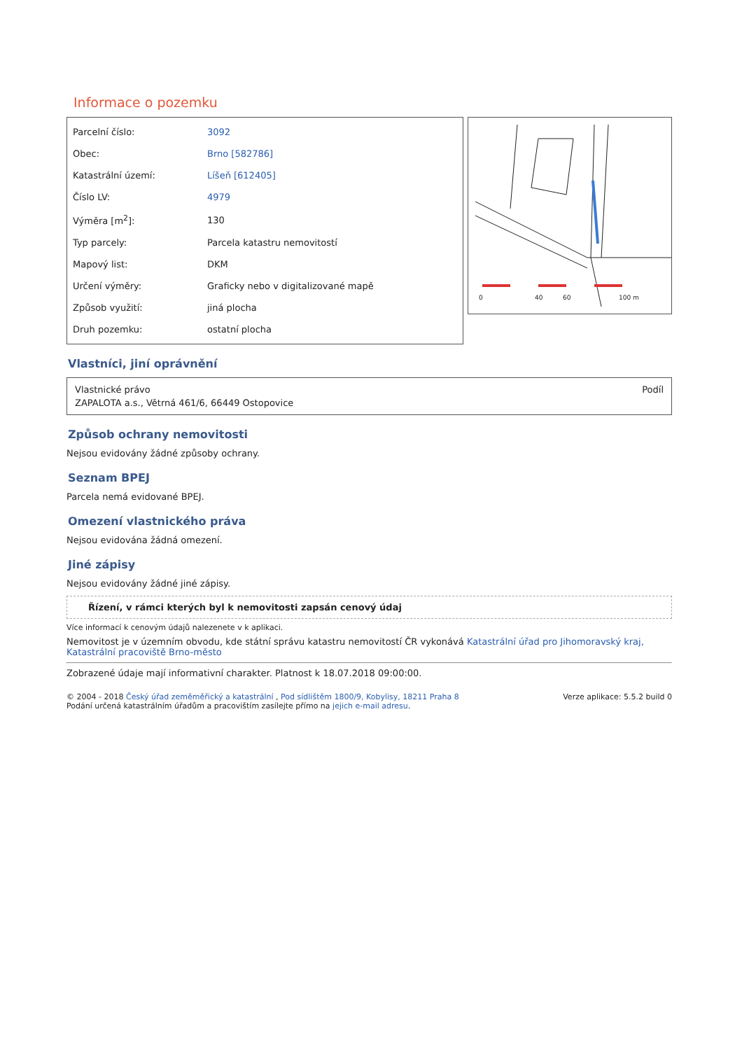Informace o pozemku
| Parcelní číslo: | 3092 |
| Obec: | Brno [582786] |
| Katastrální území: | Líšeň [612405] |
| Číslo LV: | 4979 |
| Výměra [m<sup>2</sup>]: | 130 |
| Typ parcely: | Parcela katastru nemovitostí |
| Mapový list: | DKM |
| Určení výměry: | Graficky nebo v digitalizované mapě |
| Způsob využití: | jiná plocha |
| Druh pozemku: | ostatní plocha |
0
40
60
100 m
Vlastníci, jiní oprávnění
| Vlastnické právo | Podíl |
| ZAPALOTA a.s., Větrná 461/6, 66449 Ostopovice | |
Způsob ochrany nemovitosti
Nejsou evidovány žádné způsoby ochrany.
Seznam BPEJ
Parcela nemá evidované BPEJ.
Omezení vlastnického práva
Nejsou evidována žádná omezení.
Jiné zápisy
Nejsou evidovány žádné jiné zápisy.
Řízení, v rámci kterých byl k nemovitosti zapsán cenový údaj
Více informací k cenovým údajů nalezenete v k aplikaci.
Nemovitost je v územním obvodu, kde státní správu katastru nemovitostí ČR vykonává Katastrální úřad pro Jihomoravský kraj, Katastrální pracoviště Brno-město
Zobrazené údaje mají informativní charakter. Platnost k 18.07.2018 09:00:00.
© 2004 - 2018 Český úřad zeměměřický a katastrální , Pod sídlištěm 1800/9, Kobylisy, 18211 Praha 8
Podání určená katastrálním úřadům a pracovištím zasílejte přímo na jejich e-mail adresu.
Verze aplikace: 5.5.2 build 0